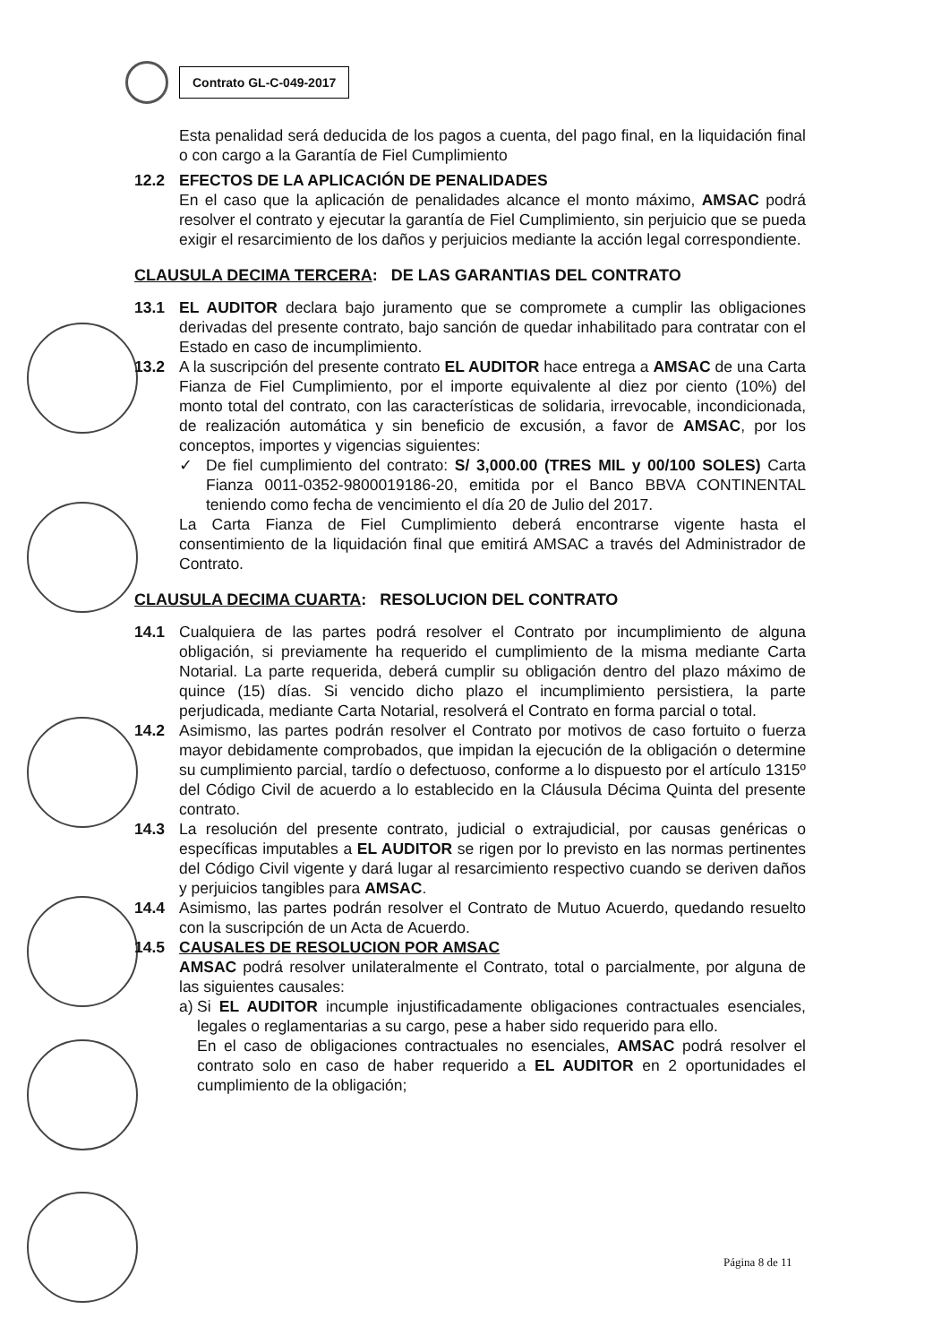Contrato GL-C-049-2017
Esta penalidad será deducida de los pagos a cuenta, del pago final, en la liquidación final o con cargo a la Garantía de Fiel Cumplimiento
12.2 EFECTOS DE LA APLICACIÓN DE PENALIDADES
En el caso que la aplicación de penalidades alcance el monto máximo, AMSAC podrá resolver el contrato y ejecutar la garantía de Fiel Cumplimiento, sin perjuicio que se pueda exigir el resarcimiento de los daños y perjuicios mediante la acción legal correspondiente.
CLAUSULA DECIMA TERCERA: DE LAS GARANTIAS DEL CONTRATO
13.1 EL AUDITOR declara bajo juramento que se compromete a cumplir las obligaciones derivadas del presente contrato, bajo sanción de quedar inhabilitado para contratar con el Estado en caso de incumplimiento.
13.2 A la suscripción del presente contrato EL AUDITOR hace entrega a AMSAC de una Carta Fianza de Fiel Cumplimiento, por el importe equivalente al diez por ciento (10%) del monto total del contrato, con las características de solidaria, irrevocable, incondicionada, de realización automática y sin beneficio de excusión, a favor de AMSAC, por los conceptos, importes y vigencias siguientes:
✓ De fiel cumplimiento del contrato: S/ 3,000.00 (TRES MIL y 00/100 SOLES) Carta Fianza 0011-0352-9800019186-20, emitida por el Banco BBVA CONTINENTAL teniendo como fecha de vencimiento el día 20 de Julio del 2017.
La Carta Fianza de Fiel Cumplimiento deberá encontrarse vigente hasta el consentimiento de la liquidación final que emitirá AMSAC a través del Administrador de Contrato.
CLAUSULA DECIMA CUARTA: RESOLUCION DEL CONTRATO
14.1 Cualquiera de las partes podrá resolver el Contrato por incumplimiento de alguna obligación, si previamente ha requerido el cumplimiento de la misma mediante Carta Notarial. La parte requerida, deberá cumplir su obligación dentro del plazo máximo de quince (15) días. Si vencido dicho plazo el incumplimiento persistiera, la parte perjudicada, mediante Carta Notarial, resolverá el Contrato en forma parcial o total.
14.2 Asimismo, las partes podrán resolver el Contrato por motivos de caso fortuito o fuerza mayor debidamente comprobados, que impidan la ejecución de la obligación o determine su cumplimiento parcial, tardío o defectuoso, conforme a lo dispuesto por el artículo 1315º del Código Civil de acuerdo a lo establecido en la Cláusula Décima Quinta del presente contrato.
14.3 La resolución del presente contrato, judicial o extrajudicial, por causas genéricas o específicas imputables a EL AUDITOR se rigen por lo previsto en las normas pertinentes del Código Civil vigente y dará lugar al resarcimiento respectivo cuando se deriven daños y perjuicios tangibles para AMSAC.
14.4 Asimismo, las partes podrán resolver el Contrato de Mutuo Acuerdo, quedando resuelto con la suscripción de un Acta de Acuerdo.
14.5 CAUSALES DE RESOLUCION POR AMSAC
AMSAC podrá resolver unilateralmente el Contrato, total o parcialmente, por alguna de las siguientes causales:
a)
Si EL AUDITOR incumple injustificadamente obligaciones contractuales esenciales, legales o reglamentarias a su cargo, pese a haber sido requerido para ello.
En el caso de obligaciones contractuales no esenciales, AMSAC podrá resolver el contrato solo en caso de haber requerido a EL AUDITOR en 2 oportunidades el cumplimiento de la obligación;
Página 8 de 11